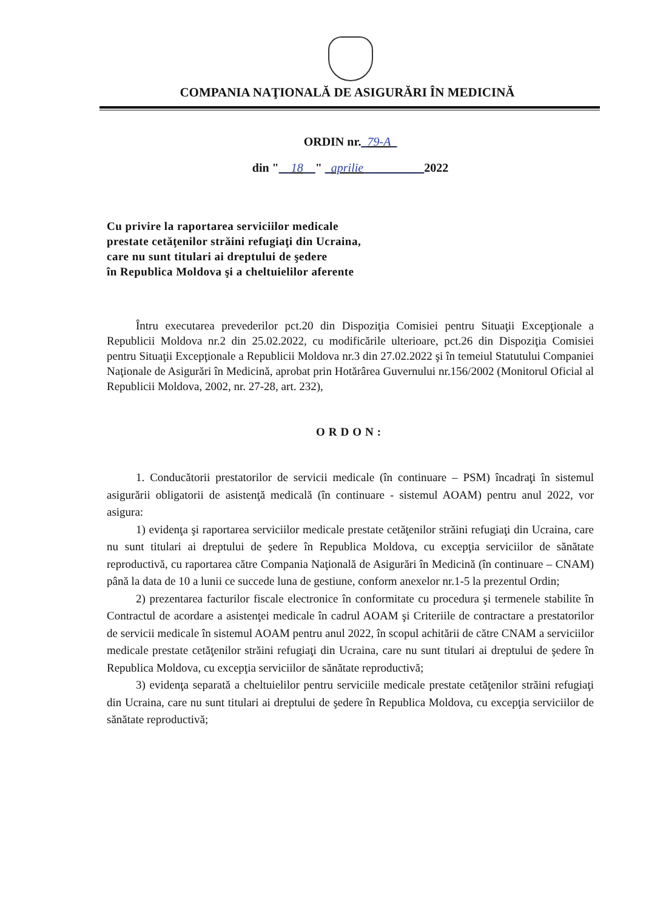COMPANIA NAŢIONALĂ DE ASIGURĂRI ÎN MEDICINĂ
ORDIN nr._79-A_
din "__18__" _aprilie__________2022
Cu privire la raportarea serviciilor medicale
prestate cetăţenilor străini refugiaţi din Ucraina,
care nu sunt titulari ai dreptului de şedere
în Republica Moldova şi a cheltuielilor aferente
Întru executarea prevederilor pct.20 din Dispoziţia Comisiei pentru Situaţii Excepţionale a Republicii Moldova nr.2 din 25.02.2022, cu modificările ulterioare, pct.26 din Dispoziţia Comisiei pentru Situaţii Excepţionale a Republicii Moldova nr.3 din 27.02.2022 şi în temeiul Statutului Companiei Naţionale de Asigurări în Medicină, aprobat prin Hotărârea Guvernului nr.156/2002 (Monitorul Oficial al Republicii Moldova, 2002, nr. 27-28, art. 232),
ORDON:
1. Conducătorii prestatorilor de servicii medicale (în continuare – PSM) încadraţi în sistemul asigurării obligatorii de asistenţă medicală (în continuare - sistemul AOAM) pentru anul 2022, vor asigura:
1) evidenţa şi raportarea serviciilor medicale prestate cetăţenilor străini refugiaţi din Ucraina, care nu sunt titulari ai dreptului de şedere în Republica Moldova, cu excepţia serviciilor de sănătate reproductivă, cu raportarea către Compania Naţională de Asigurări în Medicină (în continuare – CNAM) până la data de 10 a lunii ce succede luna de gestiune, conform anexelor nr.1-5 la prezentul Ordin;
2) prezentarea facturilor fiscale electronice în conformitate cu procedura şi termenele stabilite în Contractul de acordare a asistenţei medicale în cadrul AOAM şi Criteriile de contractare a prestatorilor de servicii medicale în sistemul AOAM pentru anul 2022, în scopul achitării de către CNAM a serviciilor medicale prestate cetăţenilor străini refugiaţi din Ucraina, care nu sunt titulari ai dreptului de şedere în Republica Moldova, cu excepţia serviciilor de sănătate reproductivă;
3) evidenţa separată a cheltuielilor pentru serviciile medicale prestate cetăţenilor străini refugiaţi din Ucraina, care nu sunt titulari ai dreptului de şedere în Republica Moldova, cu excepţia serviciilor de sănătate reproductivă;